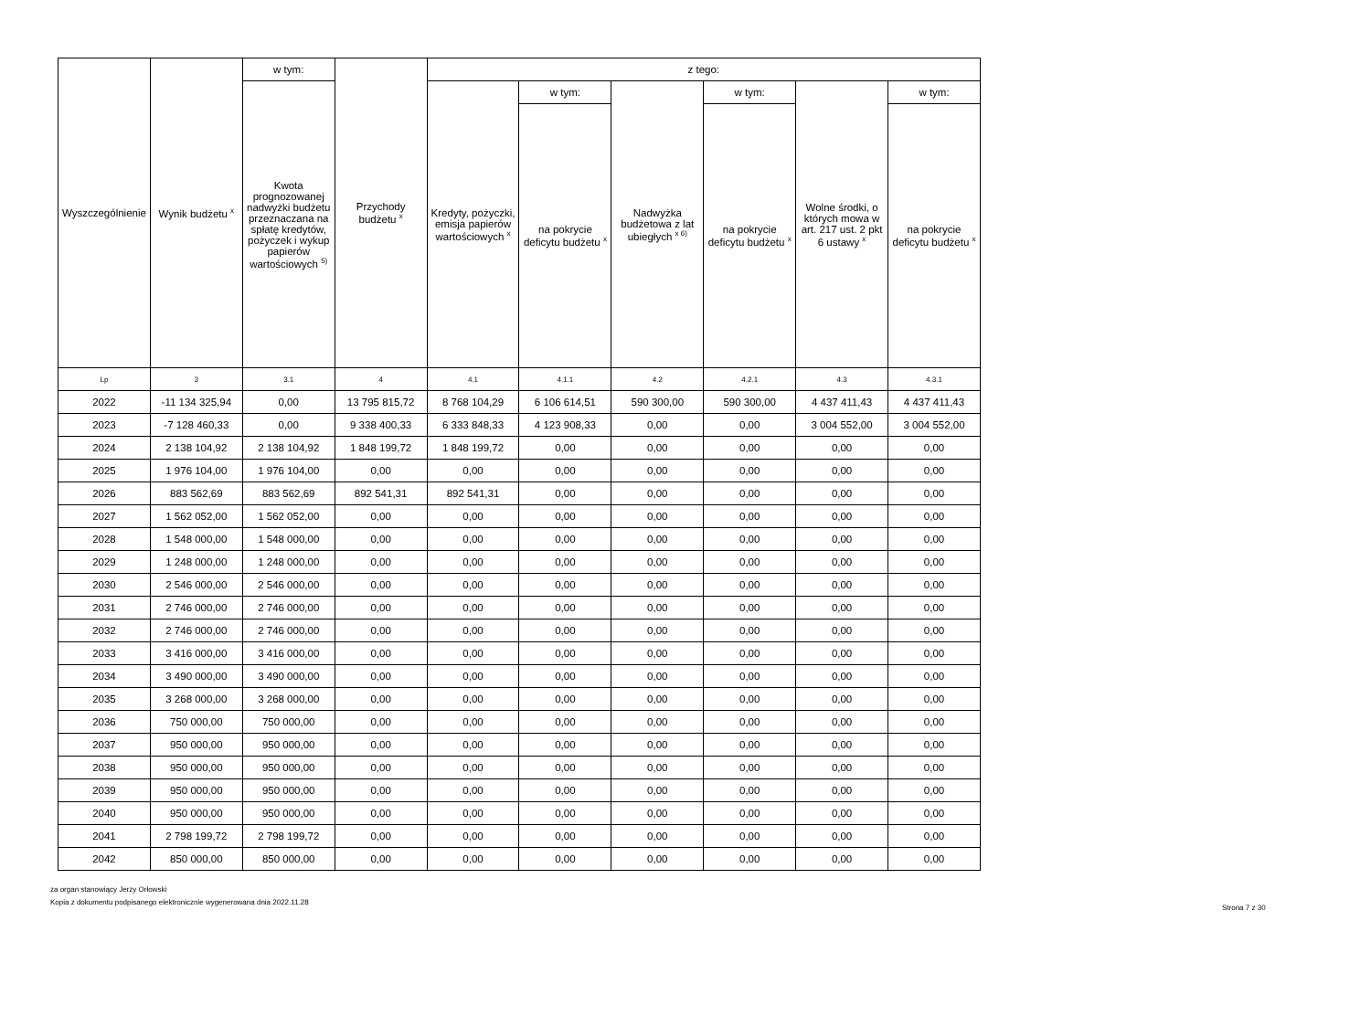| Wyszczególnienie | Wynik budżetu <sup>x</sup> | w tym: | Przychody budżetu <sup>x</sup> | z tego: | | | | | |
| --- | --- | --- | --- | --- | --- | --- | --- | --- | --- |
| | | Kwota prognozowanej nadwyżki budżetu przeznaczana na spłatę kredytów, pożyczek i wykup papierów wartościowych <sup>5)</sup> | | Kredyty, pożyczki, emisja papierów wartościowych <sup>x</sup> | w tym: | Nadwyżka budżetowa z lat ubiegłych <sup>x 6)</sup> | w tym: | Wolne środki, o których mowa w art. 217 ust. 2 pkt 6 ustawy <sup>x</sup> | w tym: |
| | | | | | na pokrycie deficytu budżetu <sup>x</sup> | | na pokrycie deficytu budżetu <sup>x</sup> | | na pokrycie deficytu budżetu <sup>x</sup> |
| Lp | 3 | 3.1 | 4 | 4.1 | 4.1.1 | 4.2 | 4.2.1 | 4.3 | 4.3.1 |
| 2022 | -11 134 325,94 | 0,00 | 13 795 815,72 | 8 768 104,29 | 6 106 614,51 | 590 300,00 | 590 300,00 | 4 437 411,43 | 4 437 411,43 |
| 2023 | -7 128 460,33 | 0,00 | 9 338 400,33 | 6 333 848,33 | 4 123 908,33 | 0,00 | 0,00 | 3 004 552,00 | 3 004 552,00 |
| 2024 | 2 138 104,92 | 2 138 104,92 | 1 848 199,72 | 1 848 199,72 | 0,00 | 0,00 | 0,00 | 0,00 | 0,00 |
| 2025 | 1 976 104,00 | 1 976 104,00 | 0,00 | 0,00 | 0,00 | 0,00 | 0,00 | 0,00 | 0,00 |
| 2026 | 883 562,69 | 883 562,69 | 892 541,31 | 892 541,31 | 0,00 | 0,00 | 0,00 | 0,00 | 0,00 |
| 2027 | 1 562 052,00 | 1 562 052,00 | 0,00 | 0,00 | 0,00 | 0,00 | 0,00 | 0,00 | 0,00 |
| 2028 | 1 548 000,00 | 1 548 000,00 | 0,00 | 0,00 | 0,00 | 0,00 | 0,00 | 0,00 | 0,00 |
| 2029 | 1 248 000,00 | 1 248 000,00 | 0,00 | 0,00 | 0,00 | 0,00 | 0,00 | 0,00 | 0,00 |
| 2030 | 2 546 000,00 | 2 546 000,00 | 0,00 | 0,00 | 0,00 | 0,00 | 0,00 | 0,00 | 0,00 |
| 2031 | 2 746 000,00 | 2 746 000,00 | 0,00 | 0,00 | 0,00 | 0,00 | 0,00 | 0,00 | 0,00 |
| 2032 | 2 746 000,00 | 2 746 000,00 | 0,00 | 0,00 | 0,00 | 0,00 | 0,00 | 0,00 | 0,00 |
| 2033 | 3 416 000,00 | 3 416 000,00 | 0,00 | 0,00 | 0,00 | 0,00 | 0,00 | 0,00 | 0,00 |
| 2034 | 3 490 000,00 | 3 490 000,00 | 0,00 | 0,00 | 0,00 | 0,00 | 0,00 | 0,00 | 0,00 |
| 2035 | 3 268 000,00 | 3 268 000,00 | 0,00 | 0,00 | 0,00 | 0,00 | 0,00 | 0,00 | 0,00 |
| 2036 | 750 000,00 | 750 000,00 | 0,00 | 0,00 | 0,00 | 0,00 | 0,00 | 0,00 | 0,00 |
| 2037 | 950 000,00 | 950 000,00 | 0,00 | 0,00 | 0,00 | 0,00 | 0,00 | 0,00 | 0,00 |
| 2038 | 950 000,00 | 950 000,00 | 0,00 | 0,00 | 0,00 | 0,00 | 0,00 | 0,00 | 0,00 |
| 2039 | 950 000,00 | 950 000,00 | 0,00 | 0,00 | 0,00 | 0,00 | 0,00 | 0,00 | 0,00 |
| 2040 | 950 000,00 | 950 000,00 | 0,00 | 0,00 | 0,00 | 0,00 | 0,00 | 0,00 | 0,00 |
| 2041 | 2 798 199,72 | 2 798 199,72 | 0,00 | 0,00 | 0,00 | 0,00 | 0,00 | 0,00 | 0,00 |
| 2042 | 850 000,00 | 850 000,00 | 0,00 | 0,00 | 0,00 | 0,00 | 0,00 | 0,00 | 0,00 |
za organ stanowiący Jerzy Orłowski
Kopia z dokumentu podpisanego elektronicznie wygenerowana dnia 2022.11.28
Strona 7 z 30